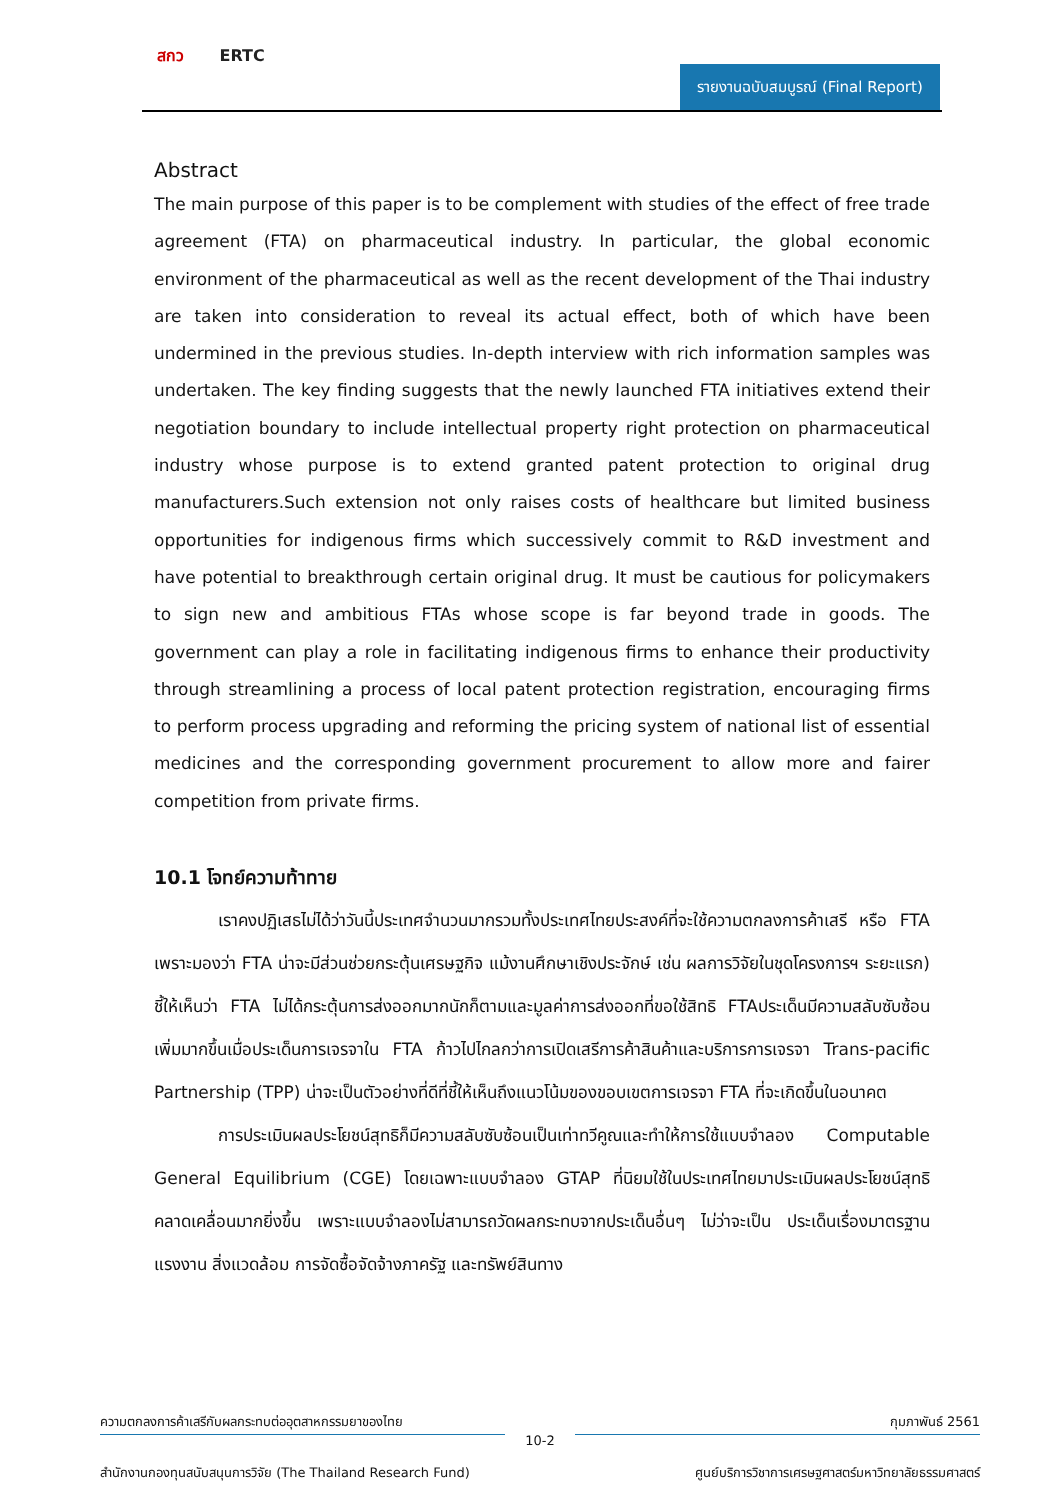สกว ERTC
รายงานฉบับสมบูรณ์ (Final Report)
Abstract
The main purpose of this paper is to be complement with studies of the effect of free trade agreement (FTA) on pharmaceutical industry. In particular, the global economic environment of the pharmaceutical as well as the recent development of the Thai industry are taken into consideration to reveal its actual effect, both of which have been undermined in the previous studies. In-depth interview with rich information samples was undertaken. The key finding suggests that the newly launched FTA initiatives extend their negotiation boundary to include intellectual property right protection on pharmaceutical industry whose purpose is to extend granted patent protection to original drug manufacturers.Such extension not only raises costs of healthcare but limited business opportunities for indigenous firms which successively commit to R&D investment and have potential to breakthrough certain original drug. It must be cautious for policymakers to sign new and ambitious FTAs whose scope is far beyond trade in goods. The government can play a role in facilitating indigenous firms to enhance their productivity through streamlining a process of local patent protection registration, encouraging firms to perform process upgrading and reforming the pricing system of national list of essential medicines and the corresponding government procurement to allow more and fairer competition from private firms.
10.1 โจทย์ความท้าทาย
เราคงปฏิเสธไม่ได้ว่าวันนี้ประเทศจำนวนมากรวมทั้งประเทศไทยประสงค์ที่จะใช้ความตกลงการค้าเสรี หรือ FTA เพราะมองว่า FTA น่าจะมีส่วนช่วยกระตุ้นเศรษฐกิจ แม้งานศึกษาเชิงประจักษ์ เช่น ผลการวิจัยในชุดโครงการฯ ระยะแรก) ชี้ให้เห็นว่า FTA ไม่ได้กระตุ้นการส่งออกมากนักก็ตามและมูลค่าการส่งออกที่ขอใช้สิทธิ FTAประเด็นมีความสลับซับซ้อนเพิ่มมากขึ้นเมื่อประเด็นการเจรจาใน FTA ก้าวไปไกลกว่าการเปิดเสรีการค้าสินค้าและบริการการเจรจา Trans-pacific Partnership (TPP) น่าจะเป็นตัวอย่างที่ดีที่ชี้ให้เห็นถึงแนวโน้มของขอบเขตการเจรจา FTA ที่จะเกิดขึ้นในอนาคต
การประเมินผลประโยชน์สุทธิก็มีความสลับซับซ้อนเป็นเท่าทวีคูณและทำให้การใช้แบบจำลอง Computable General Equilibrium (CGE) โดยเฉพาะแบบจำลอง GTAP ที่นิยมใช้ในประเทศไทยมาประเมินผลประโยชน์สุทธิคลาดเคลื่อนมากยิ่งขึ้น เพราะแบบจำลองไม่สามารถวัดผลกระทบจากประเด็นอื่นๆ ไม่ว่าจะเป็น ประเด็นเรื่องมาตรฐานแรงงาน สิ่งแวดล้อม การจัดซื้อจัดจ้างภาครัฐ และทรัพย์สินทาง
ความตกลงการค้าเสรีกับผลกระทบต่ออุตสาหกรรมยาของไทย กุมภาพันธ์ 2561
10-2
สำนักงานกองทุนสนับสนุนการวิจัย (The Thailand Research Fund) ศูนย์บริการวิชาการเศรษฐศาสตร์มหาวิทยาลัยธรรมศาสตร์